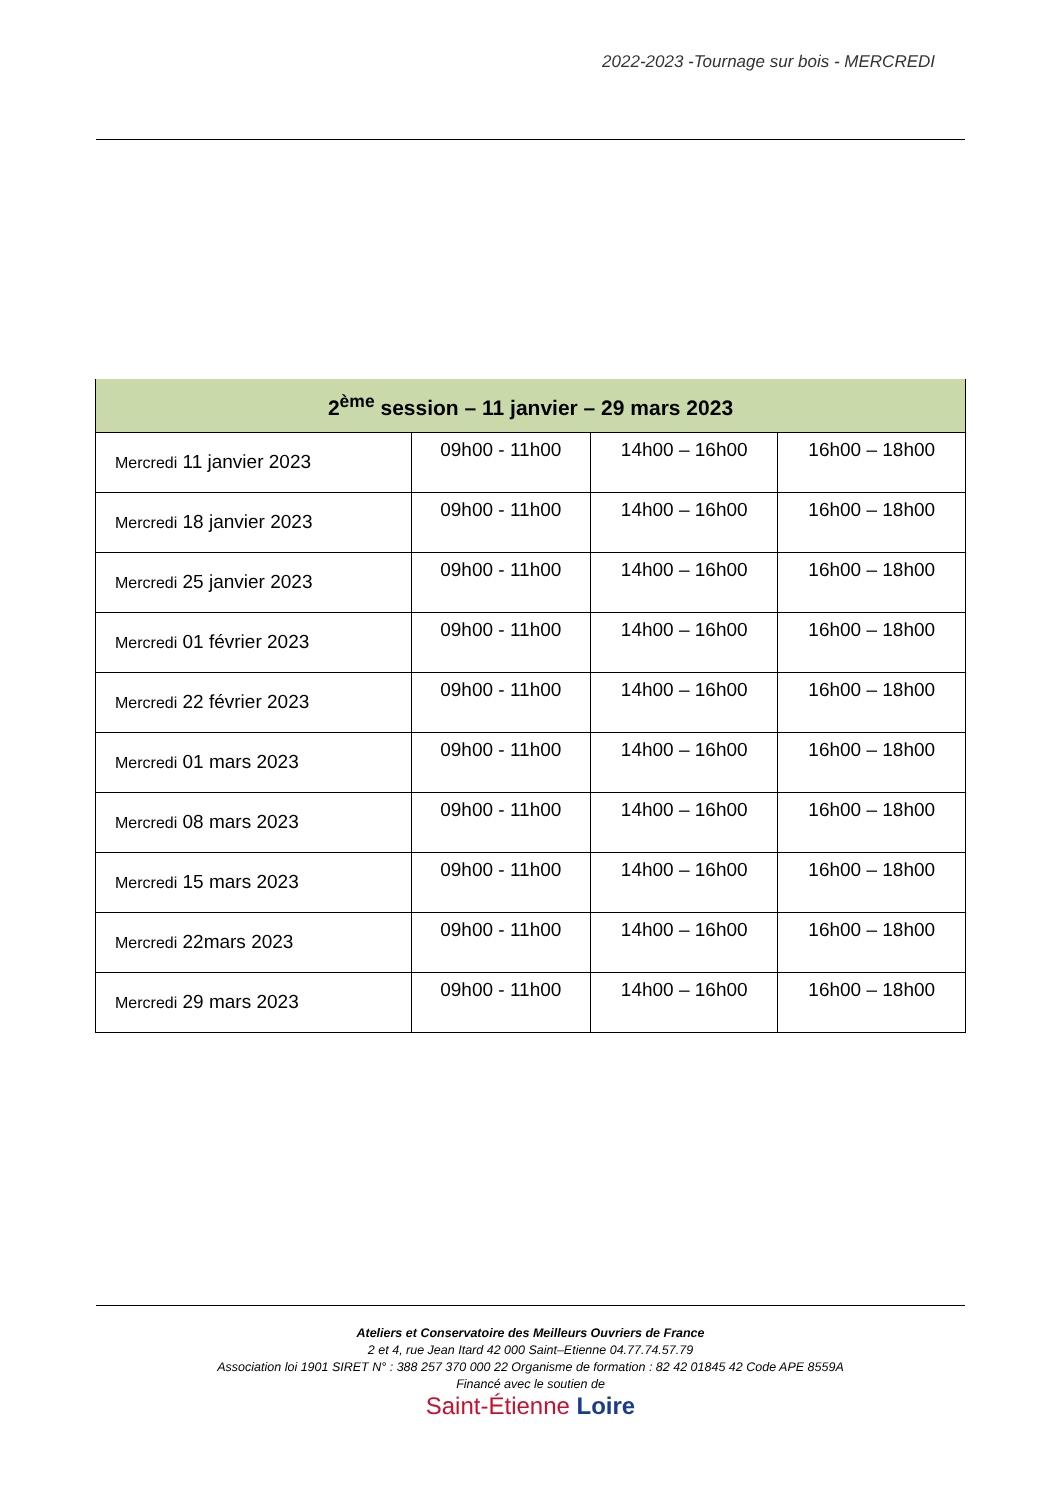2022-2023 -Tournage sur bois - MERCREDI
| 2<sup>ème</sup> session – 11 janvier – 29 mars 2023 | | | |
| --- | --- | --- | --- |
| Mercredi 11 janvier 2023 | 09h00 - 11h00 | 14h00 – 16h00 | 16h00 – 18h00 |
| Mercredi 18 janvier 2023 | 09h00 - 11h00 | 14h00 – 16h00 | 16h00 – 18h00 |
| Mercredi 25 janvier 2023 | 09h00 - 11h00 | 14h00 – 16h00 | 16h00 – 18h00 |
| Mercredi 01 février 2023 | 09h00 - 11h00 | 14h00 – 16h00 | 16h00 – 18h00 |
| Mercredi 22 février 2023 | 09h00 - 11h00 | 14h00 – 16h00 | 16h00 – 18h00 |
| Mercredi 01 mars 2023 | 09h00 - 11h00 | 14h00 – 16h00 | 16h00 – 18h00 |
| Mercredi 08 mars 2023 | 09h00 - 11h00 | 14h00 – 16h00 | 16h00 – 18h00 |
| Mercredi 15 mars 2023 | 09h00 - 11h00 | 14h00 – 16h00 | 16h00 – 18h00 |
| Mercredi 22mars 2023 | 09h00 - 11h00 | 14h00 – 16h00 | 16h00 – 18h00 |
| Mercredi 29 mars 2023 | 09h00 - 11h00 | 14h00 – 16h00 | 16h00 – 18h00 |
Ateliers et Conservatoire des Meilleurs Ouvriers de France
2 et 4, rue Jean Itard 42 000 Saint–Etienne 04.77.74.57.79
Association loi 1901 SIRET N° : 388 257 370 000 22 Organisme de formation : 82 42 01845 42 Code APE 8559A
Financé avec le soutien de
Saint-Étienne Loire